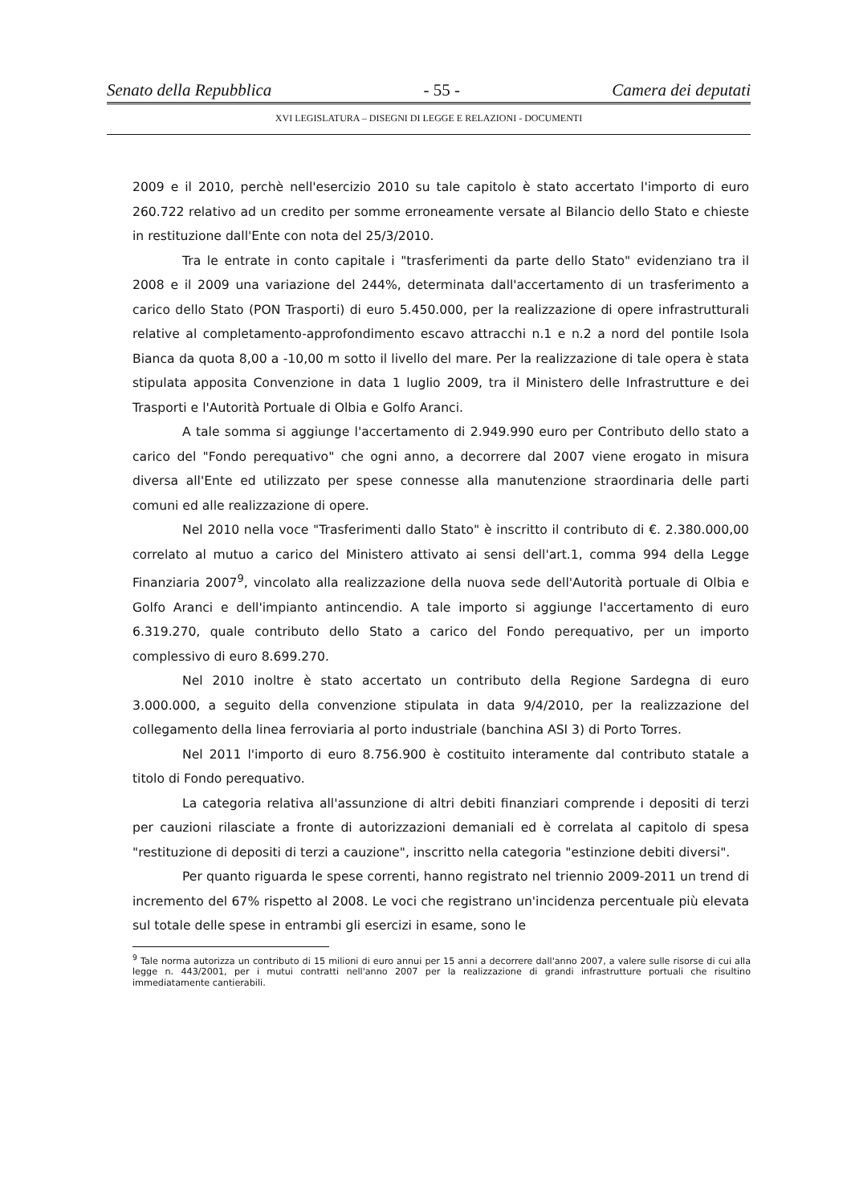Senato della Repubblica - 55 - Camera dei deputati
XVI LEGISLATURA – DISEGNI DI LEGGE E RELAZIONI - DOCUMENTI
2009 e il 2010, perchè nell'esercizio 2010 su tale capitolo è stato accertato l'importo di euro 260.722 relativo ad un credito per somme erroneamente versate al Bilancio dello Stato e chieste in restituzione dall'Ente con nota del 25/3/2010.
Tra le entrate in conto capitale i "trasferimenti da parte dello Stato" evidenziano tra il 2008 e il 2009 una variazione del 244%, determinata dall'accertamento di un trasferimento a carico dello Stato (PON Trasporti) di euro 5.450.000, per la realizzazione di opere infrastrutturali relative al completamento-approfondimento escavo attracchi n.1 e n.2 a nord del pontile Isola Bianca da quota 8,00 a -10,00 m sotto il livello del mare. Per la realizzazione di tale opera è stata stipulata apposita Convenzione in data 1 luglio 2009, tra il Ministero delle Infrastrutture e dei Trasporti e l'Autorità Portuale di Olbia e Golfo Aranci.
A tale somma si aggiunge l'accertamento di 2.949.990 euro per Contributo dello stato a carico del "Fondo perequativo" che ogni anno, a decorrere dal 2007 viene erogato in misura diversa all'Ente ed utilizzato per spese connesse alla manutenzione straordinaria delle parti comuni ed alle realizzazione di opere.
Nel 2010 nella voce "Trasferimenti dallo Stato" è inscritto il contributo di €. 2.380.000,00 correlato al mutuo a carico del Ministero attivato ai sensi dell'art.1, comma 994 della Legge Finanziaria 2007<sup>9</sup>, vincolato alla realizzazione della nuova sede dell'Autorità portuale di Olbia e Golfo Aranci e dell'impianto antincendio. A tale importo si aggiunge l'accertamento di euro 6.319.270, quale contributo dello Stato a carico del Fondo perequativo, per un importo complessivo di euro 8.699.270.
Nel 2010 inoltre è stato accertato un contributo della Regione Sardegna di euro 3.000.000, a seguito della convenzione stipulata in data 9/4/2010, per la realizzazione del collegamento della linea ferroviaria al porto industriale (banchina ASI 3) di Porto Torres.
Nel 2011 l'importo di euro 8.756.900 è costituito interamente dal contributo statale a titolo di Fondo perequativo.
La categoria relativa all'assunzione di altri debiti finanziari comprende i depositi di terzi per cauzioni rilasciate a fronte di autorizzazioni demaniali ed è correlata al capitolo di spesa "restituzione di depositi di terzi a cauzione", inscritto nella categoria "estinzione debiti diversi".
Per quanto riguarda le spese correnti, hanno registrato nel triennio 2009-2011 un trend di incremento del 67% rispetto al 2008. Le voci che registrano un'incidenza percentuale più elevata sul totale delle spese in entrambi gli esercizi in esame, sono le
<sup>9</sup> Tale norma autorizza un contributo di 15 milioni di euro annui per 15 anni a decorrere dall'anno 2007, a valere sulle risorse di cui alla legge n. 443/2001, per i mutui contratti nell'anno 2007 per la realizzazione di grandi infrastrutture portuali che risultino immediatamente cantierabili.